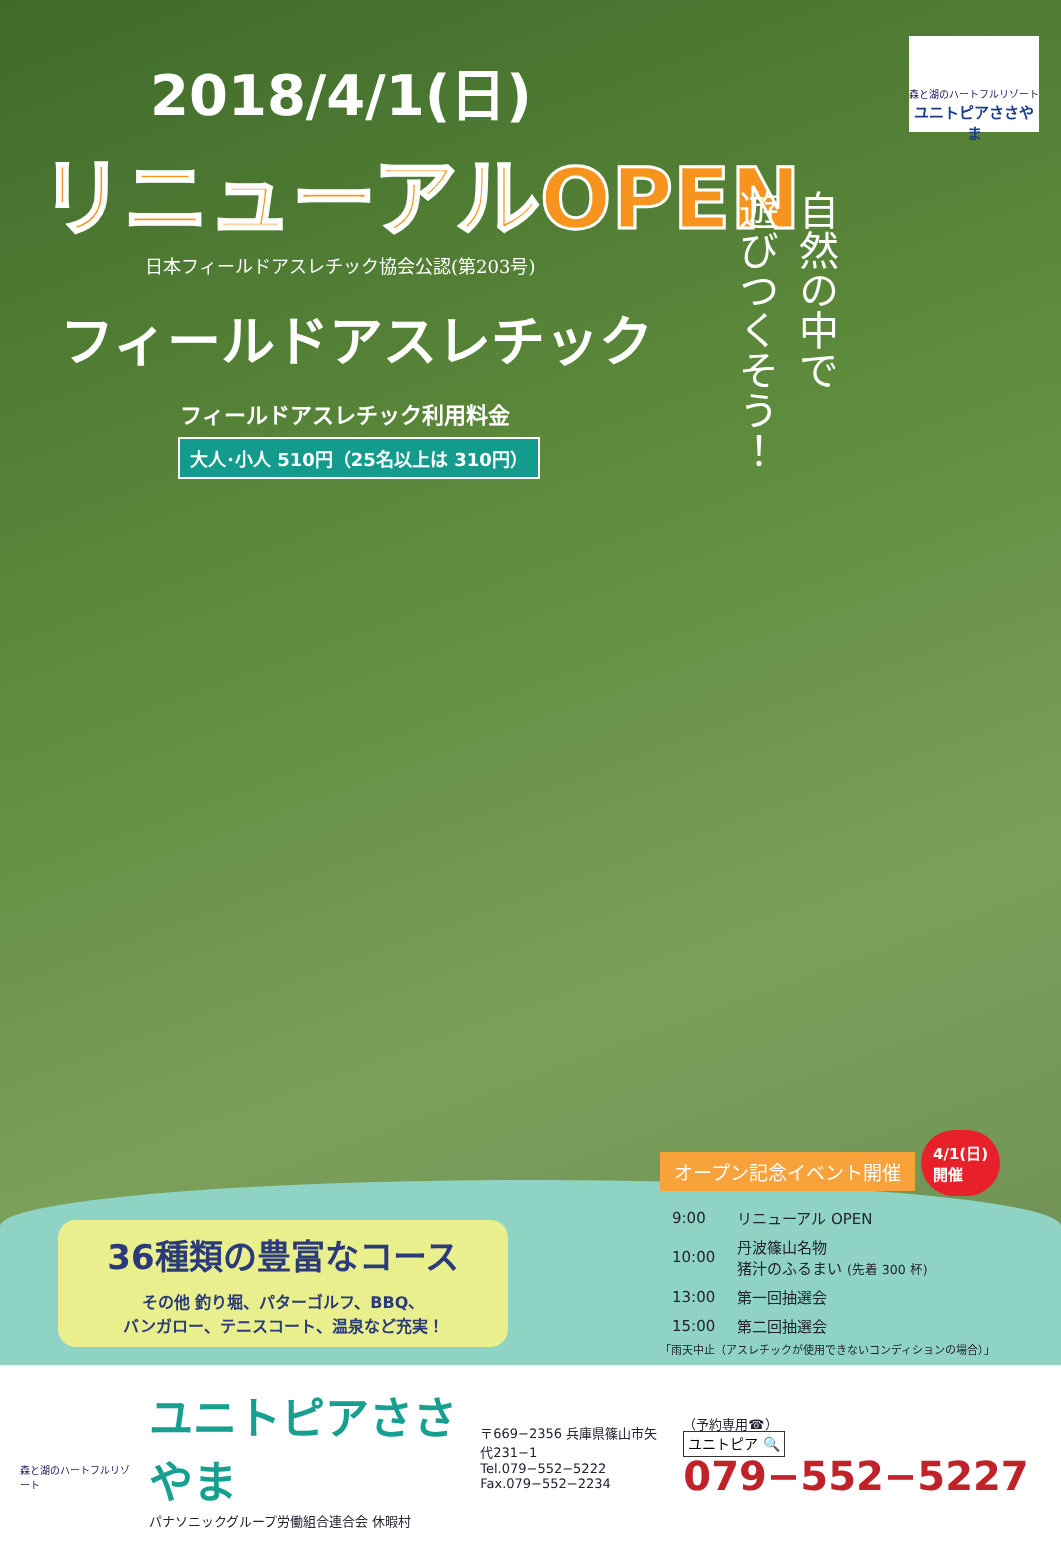森と湖のハートフルリゾート
ユニトピアささやま
2018/4/1(日)
リニューアルOPEN
日本フィールドアスレチック協会公認(第203号)
フィールドアスレチック
フィールドアスレチック利用料金
大人･小人 510円（25名以上は 310円）
自然の中で
遊びつくそう！
36種類の豊富なコース
その他 釣り堀、パターゴルフ、BBQ、
バンガロー、テニスコート、温泉など充実！
オープン記念イベント開催 4/1(日)
開催
| 9:00 | リニューアル OPEN |
| 10:00 | 丹波篠山名物 猪汁のふるまい (先着 300 杯) |
| 13:00 | 第一回抽選会 |
| 15:00 | 第二回抽選会 |
「雨天中止（アスレチックが使用できないコンディションの場合）」
森と湖のハートフルリゾート
ユニトピアささやま
パナソニックグループ労働組合連合会 休暇村
〒669−2356 兵庫県篠山市矢代231−1
Tel.079−552−5222
Fax.079−552−2234
（予約専用☎）
ユニトピア 🔍 079−552−5227